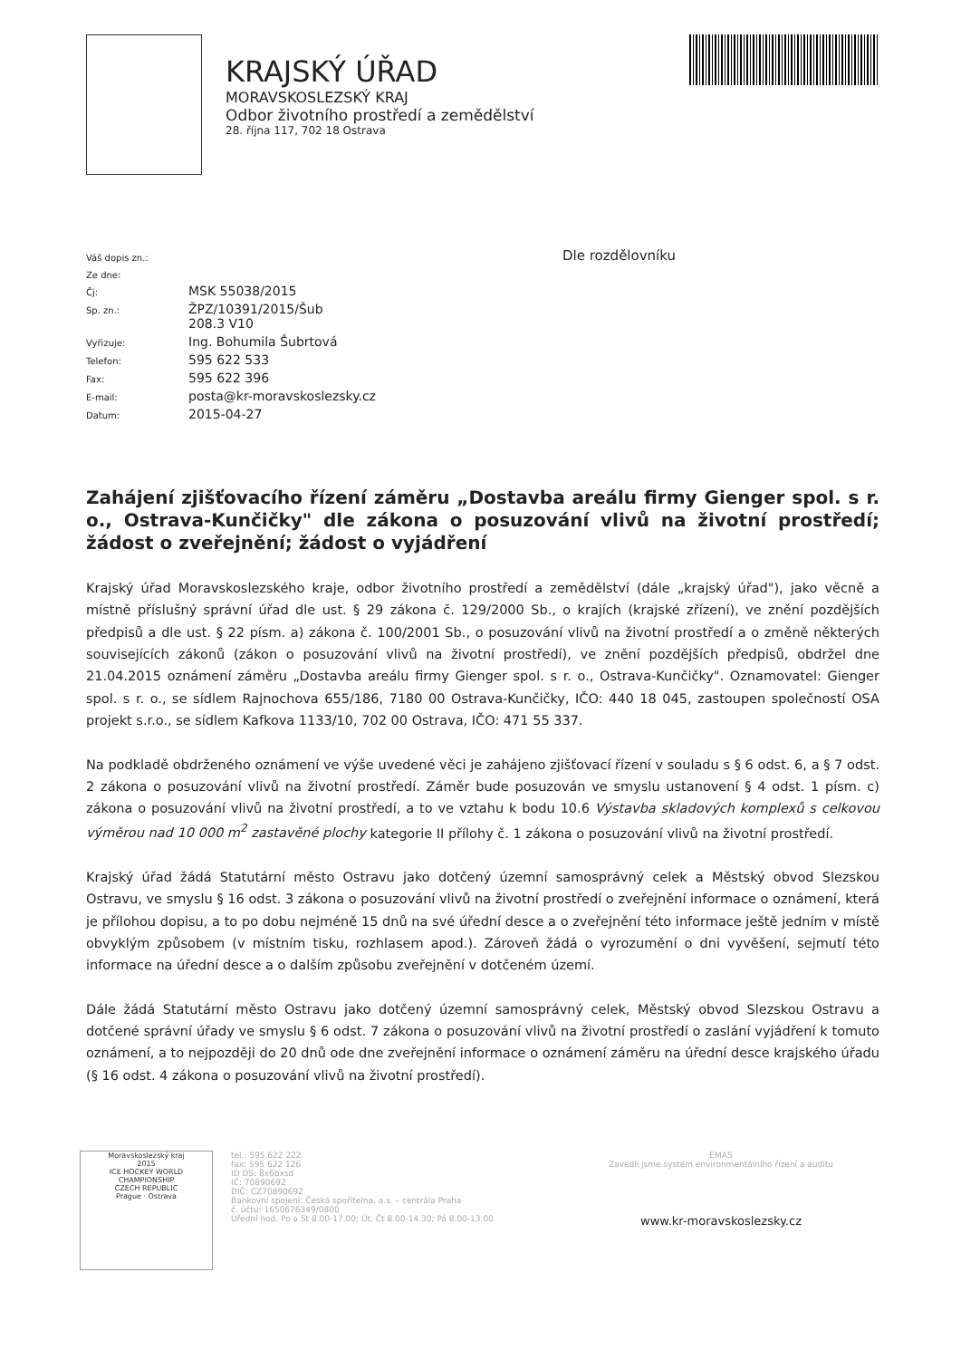KRAJSKÝ ÚŘAD
MORAVSKOSLEZSKÝ KRAJ
Odbor životního prostředí a zemědělství
28. října 117, 702 18 Ostrava
| Váš dopis zn.: | |
| Ze dne: | |
| Čj: | MSK 55038/2015 |
| Sp. zn.: | ŽPZ/10391/2015/Šub 208.3 V10 |
| Vyřizuje: | Ing. Bohumila Šubrtová |
| Telefon: | 595 622 533 |
| Fax: | 595 622 396 |
| E-mail: | posta@kr-moravskoslezsky.cz |
| Datum: | 2015-04-27 |
Dle rozdělovníku
Zahájení zjišťovacího řízení záměru „Dostavba areálu firmy Gienger spol. s r. o., Ostrava-Kunčičky" dle zákona o posuzování vlivů na životní prostředí; žádost o zveřejnění; žádost o vyjádření
Krajský úřad Moravskoslezského kraje, odbor životního prostředí a zemědělství (dále „krajský úřad"), jako věcně a místně příslušný správní úřad dle ust. § 29 zákona č. 129/2000 Sb., o krajích (krajské zřízení), ve znění pozdějších předpisů a dle ust. § 22 písm. a) zákona č. 100/2001 Sb., o posuzování vlivů na životní prostředí a o změně některých souvisejících zákonů (zákon o posuzování vlivů na životní prostředí), ve znění pozdějších předpisů, obdržel dne 21.04.2015 oznámení záměru „Dostavba areálu firmy Gienger spol. s r. o., Ostrava-Kunčičky". Oznamovatel: Gienger spol. s r. o., se sídlem Rajnochova 655/186, 7180 00 Ostrava-Kunčičky, IČO: 440 18 045, zastoupen společností OSA projekt s.r.o., se sídlem Kafkova 1133/10, 702 00 Ostrava, IČO: 471 55 337.
Na podkladě obdrženého oznámení ve výše uvedené věci je zahájeno zjišťovací řízení v souladu s § 6 odst. 6, a § 7 odst. 2 zákona o posuzování vlivů na životní prostředí. Záměr bude posuzován ve smyslu ustanovení § 4 odst. 1 písm. c) zákona o posuzování vlivů na životní prostředí, a to ve vztahu k bodu 10.6 Výstavba skladových komplexů s celkovou výměrou nad 10 000 m<sup>2</sup> zastavěné plochy kategorie II přílohy č. 1 zákona o posuzování vlivů na životní prostředí.
Krajský úřad žádá Statutární město Ostravu jako dotčený územní samosprávný celek a Městský obvod Slezskou Ostravu, ve smyslu § 16 odst. 3 zákona o posuzování vlivů na životní prostředí o zveřejnění informace o oznámení, která je přílohou dopisu, a to po dobu nejméně 15 dnů na své úřední desce a o zveřejnění této informace ještě jedním v místě obvyklým způsobem (v místním tisku, rozhlasem apod.). Zároveň žádá o vyrozumění o dni vyvěšení, sejmutí této informace na úřední desce a o dalším způsobu zveřejnění v dotčeném území.
Dále žádá Statutární město Ostravu jako dotčený územní samosprávný celek, Městský obvod Slezskou Ostravu a dotčené správní úřady ve smyslu § 6 odst. 7 zákona o posuzování vlivů na životní prostředí o zaslání vyjádření k tomuto oznámení, a to nejpozději do 20 dnů ode dne zveřejnění informace o oznámení záměru na úřední desce krajského úřadu (§ 16 odst. 4 zákona o posuzování vlivů na životní prostředí).
Moravskoslezský kraj
2015
ICE HOCKEY WORLD CHAMPIONSHIP
CZECH REPUBLIC
Prague · Ostrava
tel.: 595 622 222
fax: 595 622 126
ID DS: 8x6bxsd
IČ: 70890692
DIČ: CZ70890692
Bankovní spojení: Česká spořitelna, a.s. – centrála Praha
č. účtu: 1650676349/0800
Úřední hod. Po a St 8.00-17.00; Út, Čt 8.00-14.30; Pá 8.00-13.00
EMAS
Zavedli jsme systém environmentálního řízení a auditu
www.kr-moravskoslezsky.cz